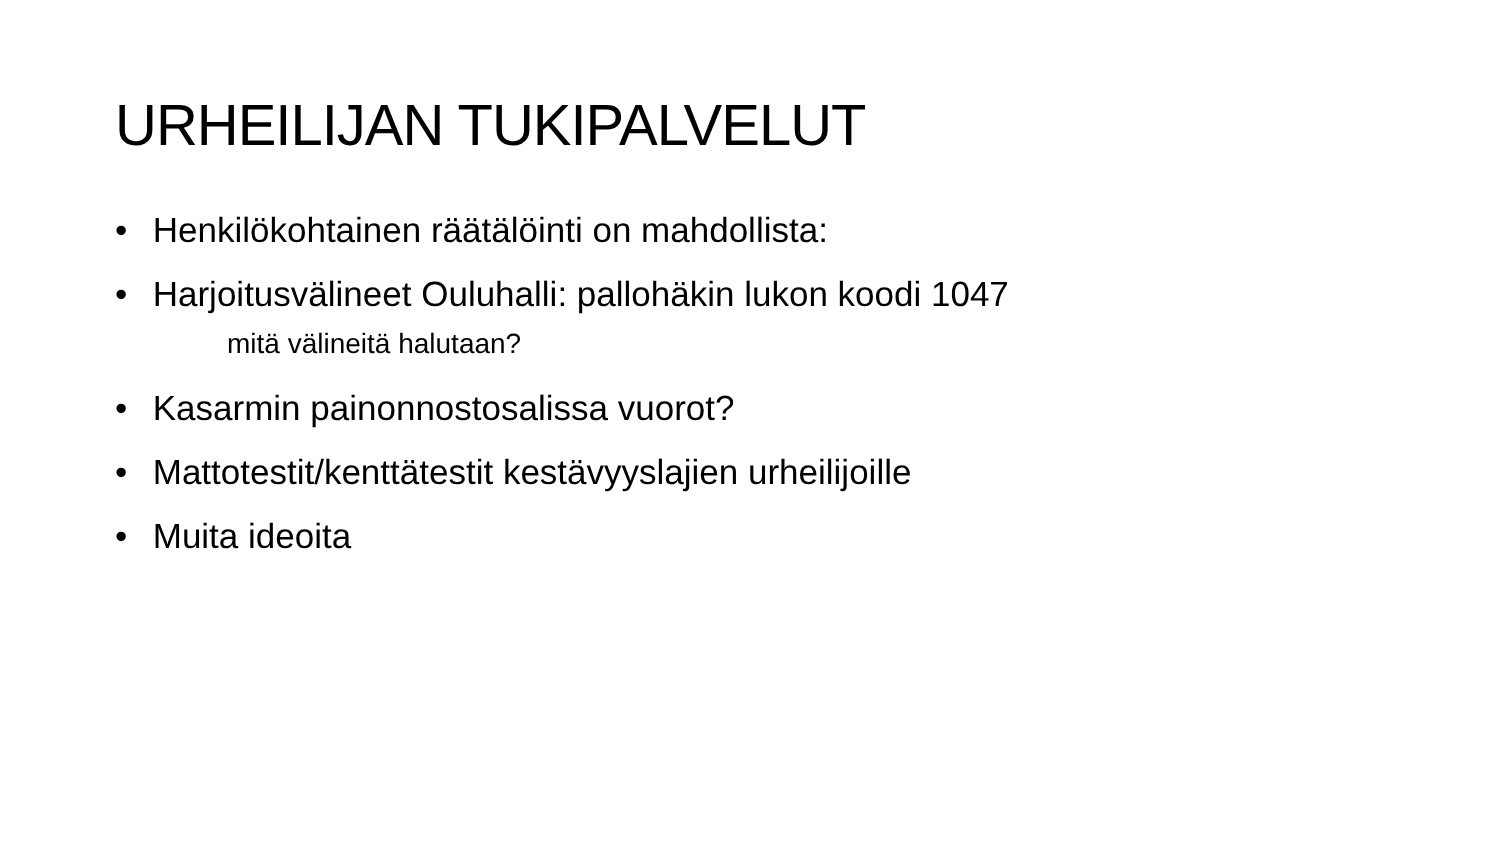URHEILIJAN TUKIPALVELUT
• Henkilökohtainen räätälöinti on mahdollista:
• Harjoitusvälineet Ouluhalli: pallohäkin lukon koodi 1047
mitä välineitä halutaan?
• Kasarmin painonnostosalissa vuorot?
• Mattotestit/kenttätestit kestävyyslajien urheilijoille
• Muita ideoita